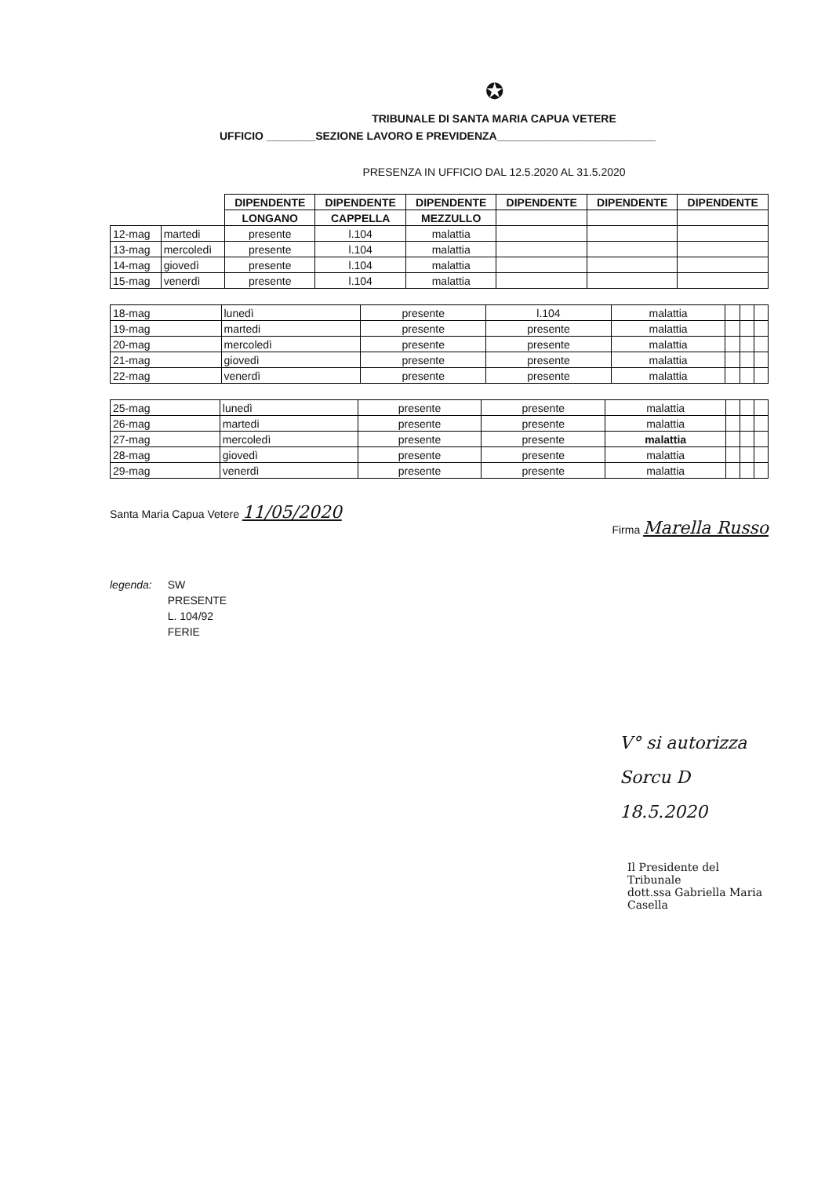✪
TRIBUNALE DI SANTA MARIA CAPUA VETERE
UFFICIO ________SEZIONE LAVORO E PREVIDENZA__________________________
PRESENZA IN UFFICIO DAL 12.5.2020 AL 31.5.2020
| | | DIPENDENTE | DIPENDENTE | DIPENDENTE | DIPENDENTE | DIPENDENTE | DIPENDENTE |
| | | LONGANO | CAPPELLA | MEZZULLO | | | |
| 12-mag | martedi | presente | l.104 | malattia | | | |
| 13-mag | mercoledì | presente | l.104 | malattia | | | |
| 14-mag | giovedì | presente | l.104 | malattia | | | |
| 15-mag | venerdì | presente | l.104 | malattia | | | |
| 18-mag | lunedì | presente | l.104 | malattia | | | |
| 19-mag | martedi | presente | presente | malattia | | | |
| 20-mag | mercoledì | presente | presente | malattia | | | |
| 21-mag | giovedì | presente | presente | malattia | | | |
| 22-mag | venerdì | presente | presente | malattia | | | |
| 25-mag | lunedì | presente | presente | malattia | | | |
| 26-mag | martedi | presente | presente | malattia | | | |
| 27-mag | mercoledì | presente | presente | malattia | | | |
| 28-mag | giovedì | presente | presente | malattia | | | |
| 29-mag | venerdì | presente | presente | malattia | | | |
Santa Maria Capua Vetere 11/05/2020
Firma Marella Russo
legenda: SW
PRESENTE
L. 104/92
FERIE
V° si autorizza
Sorcu D
18.5.2020
Il Presidente del Tribunale
dott.ssa Gabriella Maria Casella